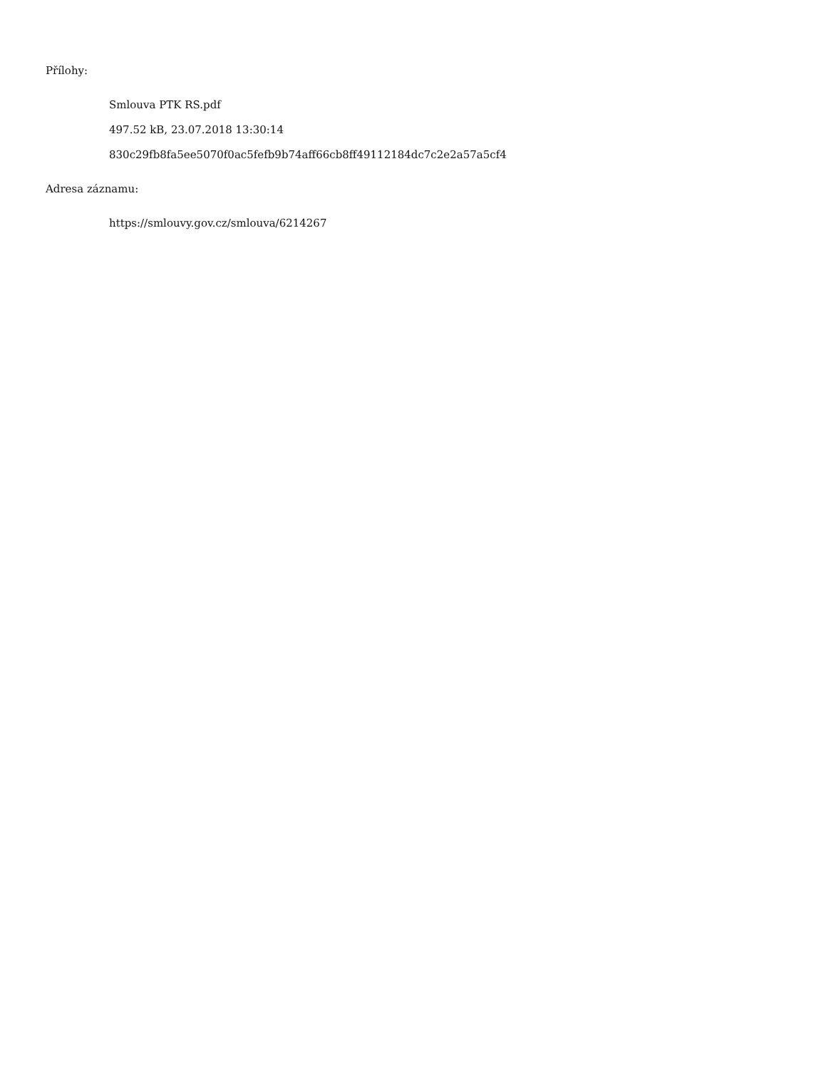Přílohy:
Smlouva PTK RS.pdf
497.52 kB, 23.07.2018 13:30:14
830c29fb8fa5ee5070f0ac5fefb9b74aff66cb8ff49112184dc7c2e2a57a5cf4
Adresa záznamu:
https://smlouvy.gov.cz/smlouva/6214267